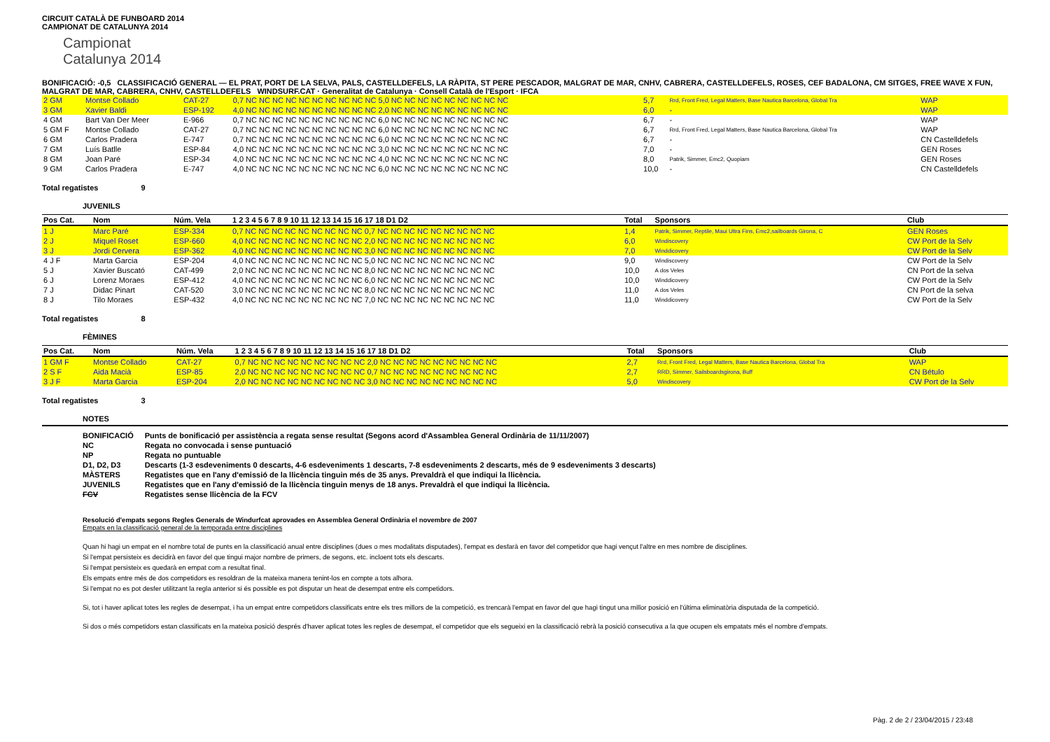CIRCUIT CATALÀ DE FUNBOARD 2014
CAMPIONAT DE CATALUNYA 2014
Campionat
Catalunya 2014
BONIFICACIÓ: -0,5 CLASSIFICACIÓ GENERAL — EL PRAT, PORT DE LA SELVA, PALS, CASTELLDEFELS, LA RÀPITA, ST PERE PESCADOR, MALGRAT DE MAR, CNHV, CABRERA, CASTELLDEFELS, ROSES, CEF BADALONA, CM SITGES, FREE WAVE X FUN, MALGRAT DE MAR, CABRERA, CNHV, CASTELLDEFELS WINDSURF.CAT · Generalitat de Catalunya · Consell Català de l'Esport · IFCA
| 2 GM | Montse Collado | CAT-27 | 0,7 NC NC NC NC NC NC NC NC NC NC 5,0 NC NC NC NC NC NC NC NC NC | 5,7 | Rrd, Front Fred, Legal Matters, Base Nautica Barcelona, Global Tra | WAP |
| 3 GM | Xavier Baldi | ESP-192 | 4,0 NC NC NC NC NC NC NC NC NC NC 2,0 NC NC NC NC NC NC NC NC NC | 6,0 | - | WAP |
| 4 GM | Bart Van Der Meer | E-966 | 0,7 NC NC NC NC NC NC NC NC NC NC 6,0 NC NC NC NC NC NC NC NC NC | 6,7 | - | WAP |
| 5 GM F | Montse Collado | CAT-27 | 0,7 NC NC NC NC NC NC NC NC NC NC 6,0 NC NC NC NC NC NC NC NC NC | 6,7 | Rrd, Front Fred, Legal Matters, Base Nautica Barcelona, Global Tra | WAP |
| 6 GM | Carlos Pradera | E-747 | 0,7 NC NC NC NC NC NC NC NC NC NC 6,0 NC NC NC NC NC NC NC NC NC | 6,7 | - | CN Castelldefels |
| 7 GM | Luís Batlle | ESP-84 | 4,0 NC NC NC NC NC NC NC NC NC NC 3,0 NC NC NC NC NC NC NC NC NC | 7,0 | - | GEN Roses |
| 8 GM | Joan Paré | ESP-34 | 4,0 NC NC NC NC NC NC NC NC NC NC 4,0 NC NC NC NC NC NC NC NC NC | 8,0 | Patrik, Simmer, Emc2, Quopiam | GEN Roses |
| 9 GM | Carlos Pradera | E-747 | 4,0 NC NC NC NC NC NC NC NC NC NC 6,0 NC NC NC NC NC NC NC NC NC | 10,0 | - | CN Castelldefels |
Total regatistes 9
JUVENILS
| Pos Cat. | Nom | Núm. Vela | 1 2 3 4 5 6 7 8 9 10 11 12 13 14 15 16 17 18 D1 D2 | Total | Sponsors | Club |
| --- | --- | --- | --- | --- | --- | --- |
| 1 J | Marc Paré | ESP-334 | 0,7 NC NC NC NC NC NC NC NC NC 0,7 NC NC NC NC NC NC NC NC NC | 1,4 | Patrik, Simmer, Reptile, Maui Ultra Fins, Emc2,sailboards Girona, C | GEN Roses |
| 2 J | Miquel Roset | ESP-660 | 4,0 NC NC NC NC NC NC NC NC NC 2,0 NC NC NC NC NC NC NC NC NC | 6,0 | Windiscovery | CW Port de la Selv |
| 3 J | Jordi Cervera | ESP-362 | 4,0 NC NC NC NC NC NC NC NC NC 3,0 NC NC NC NC NC NC NC NC NC | 7,0 | Winddicovery | CW Port de la Selv |
| 4 J F | Marta Garcia | ESP-204 | 4,0 NC NC NC NC NC NC NC NC NC 5,0 NC NC NC NC NC NC NC NC NC | 9,0 | Windiscovery | CW Port de la Selv |
| 5 J | Xavier Buscató | CAT-499 | 2,0 NC NC NC NC NC NC NC NC NC 8,0 NC NC NC NC NC NC NC NC NC | 10,0 | A dos Veles | CN Port de la selva |
| 6 J | Lorenz Moraes | ESP-412 | 4,0 NC NC NC NC NC NC NC NC NC 6,0 NC NC NC NC NC NC NC NC NC | 10,0 | Winddicovery | CW Port de la Selv |
| 7 J | Didac Pinart | CAT-520 | 3,0 NC NC NC NC NC NC NC NC NC 8,0 NC NC NC NC NC NC NC NC NC | 11,0 | A dos Veles | CN Port de la selva |
| 8 J | Tilo Moraes | ESP-432 | 4,0 NC NC NC NC NC NC NC NC NC 7,0 NC NC NC NC NC NC NC NC NC | 11,0 | Winddicovery | CW Port de la Selv |
Total regatistes 8
FÈMINES
| Pos Cat. | Nom | Núm. Vela | 1 2 3 4 5 6 7 8 9 10 11 12 13 14 15 16 17 18 D1 D2 | Total | Sponsors | Club |
| --- | --- | --- | --- | --- | --- | --- |
| 1 GM F | Montse Collado | CAT-27 | 0,7 NC NC NC NC NC NC NC NC NC 2,0 NC NC NC NC NC NC NC NC NC | 2,7 | Rrd, Front Fred, Legal Matters, Base Nautica Barcelona, Global Tra | WAP |
| 2 S F | Aida Macià | ESP-85 | 2,0 NC NC NC NC NC NC NC NC NC 0,7 NC NC NC NC NC NC NC NC NC | 2,7 | RRD, Simmer, Sailsboardsgirona, Buff | CN Bétulo |
| 3 J F | Marta Garcia | ESP-204 | 2,0 NC NC NC NC NC NC NC NC NC 3,0 NC NC NC NC NC NC NC NC NC | 5,0 | Windiscovery | CW Port de la Selv |
Total regatistes 3
NOTES
| BONIFICACIÓ | Punts de bonificació per assistència a regata sense resultat (Segons acord d'Assamblea General Ordinària de 11/11/2007) |
| NC | Regata no convocada i sense puntuació |
| NP | Regata no puntuable |
| D1, D2, D3 | Descarts (1-3 esdeveniments 0 descarts, 4-6 esdeveniments 1 descarts, 7-8 esdeveniments 2 descarts, més de 9 esdeveniments 3 descarts) |
| MÀSTERS | Regatistes que en l'any d'emissió de la llicència tinguin més de 35 anys. Prevaldrà el que indiqui la llicència. |
| JUVENILS | Regatistes que en l'any d'emissió de la llicència tinguin menys de 18 anys. Prevaldrà el que indiqui la llicència. |
| FCV | Regatistes sense llicència de la FCV |
Resolució d'empats segons Regles Generals de Windurfcat aprovades en Assemblea General Ordinària el novembre de 2007
Empats en la classificació general de la temporada entre disciplines
Quan hi hagi un empat en el nombre total de punts en la classificació anual entre disciplines (dues o mes modalitats disputades), l'empat es desfarà en favor del competidor que hagi vençut l'altre en mes nombre de disciplines.
Si l'empat persisteix es decidirà en favor del que tingui major nombre de primers, de segons, etc. incloent tots els descarts.
Si l'empat persisteix es quedarà en empat com a resultat final.
Els empats entre més de dos competidors es resoldran de la mateixa manera tenint-los en compte a tots alhora.
Si l'empat no es pot desfer utilitzant la regla anterior si és possible es pot disputar un heat de desempat entre els competidors.
Si, tot i haver aplicat totes les regles de desempat, i ha un empat entre competidors classificats entre els tres millors de la competició, es trencarà l'empat en favor del que hagi tingut una millor posició en l'última eliminatòria disputada de la competició.
Si dos o més competidors estan classificats en la mateixa posició després d'haver aplicat totes les regles de desempat, el competidor que els segueixi en la classificació rebrà la posició consecutiva a la que ocupen els empatats més el nombre d'empats.
Pàg. 2 de 2 / 23/04/2015 / 23:48